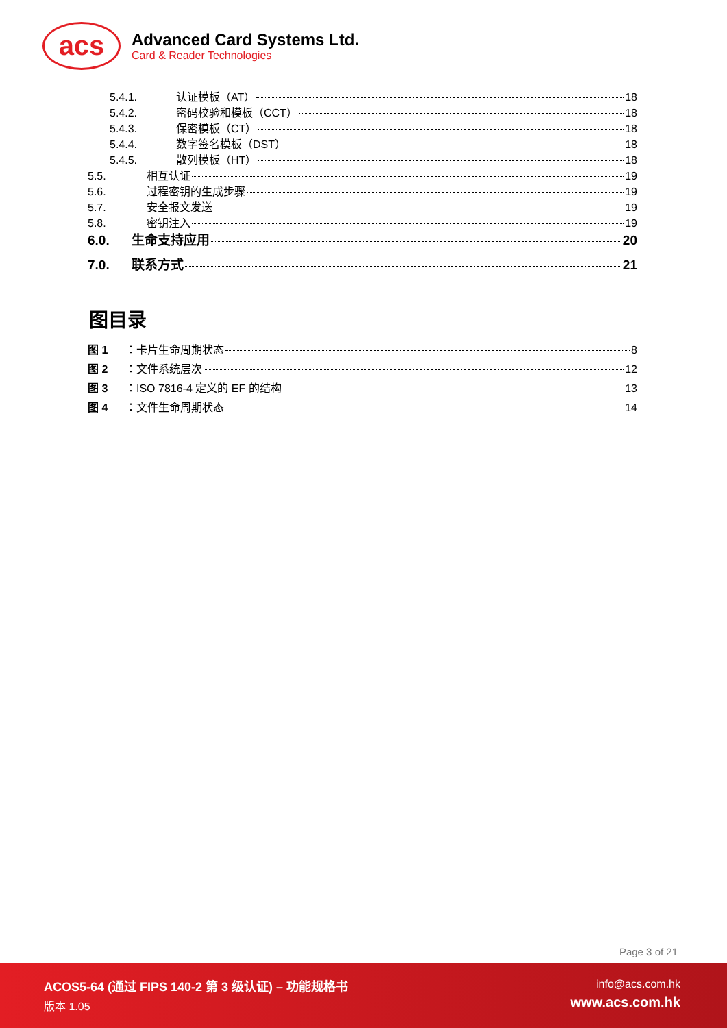acs
Advanced Card Systems Ltd.
Card & Reader Technologies
5.4.1. 认证模板（AT） 18
5.4.2. 密码校验和模板（CCT） 18
5.4.3. 保密模板（CT） 18
5.4.4. 数字签名模板（DST） 18
5.4.5. 散列模板（HT） 18
5.5. 相互认证 19
5.6. 过程密钥的生成步骤 19
5.7. 安全报文发送 19
5.8. 密钥注入 19
6.0. 生命支持应用 20
7.0. 联系方式 21
图目录
图 1 ： 卡片生命周期状态 8
图 2 ： 文件系统层次 12
图 3 ： ISO 7816-4 定义的 EF 的结构 13
图 4 ： 文件生命周期状态 14
Page 3 of 21
ACOS5-64 (通过 FIPS 140-2 第 3 级认证) – 功能规格书
版本 1.05
info@acs.com.hk
www.acs.com.hk